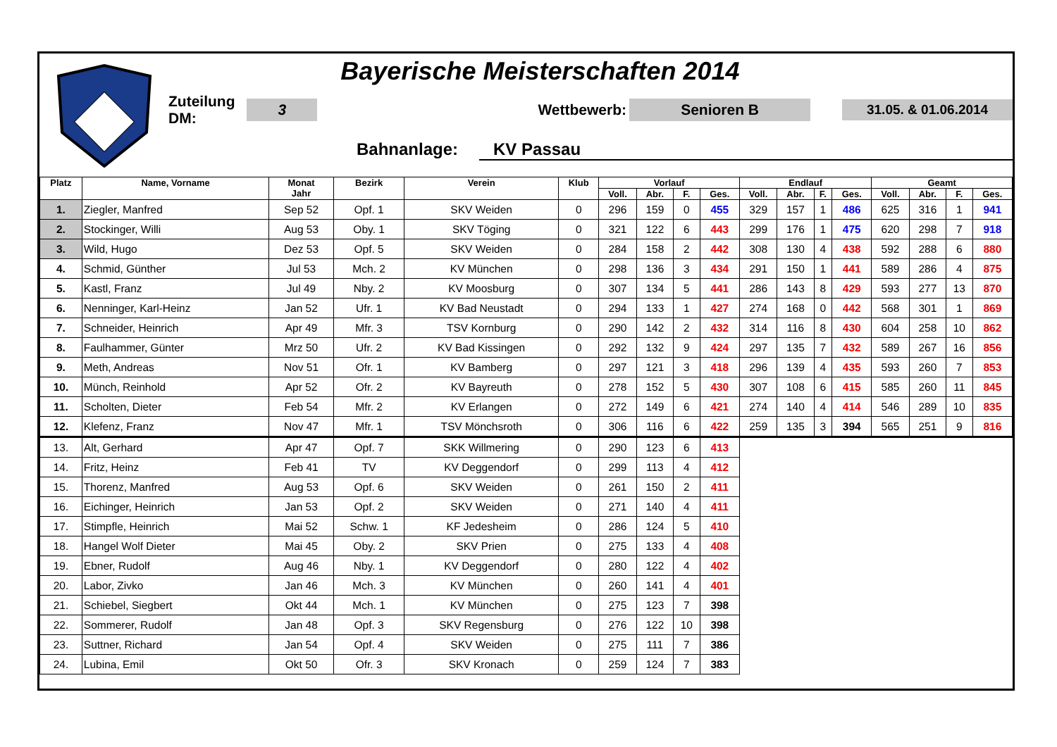Bayerische Meisterschaften 2014
Zuteilung DM: 3 Wettbewerb: Senioren B 31.05. & 01.06.2014
Bahnanlage: KV Passau
| Platz | Name, Vorname | Monat Jahr | Bezirk | Verein | Klub | Vorlauf | | | | Endlauf | | | | Geamt | | | |
| --- | --- | --- | --- | --- | --- | --- | --- | --- | --- | --- | --- | --- | --- | --- | --- | --- | --- |
| | | | | | | Voll. | Abr. | F. | Ges. | Voll. | Abr. | F. | Ges. | Voll. | Abr. | F. | Ges. |
| 1. | Ziegler, Manfred | Sep 52 | Opf. 1 | SKV Weiden | 0 | 296 | 159 | 0 | 455 | 329 | 157 | 1 | 486 | 625 | 316 | 1 | 941 |
| 2. | Stockinger, Willi | Aug 53 | Oby. 1 | SKV Töging | 0 | 321 | 122 | 6 | 443 | 299 | 176 | 1 | 475 | 620 | 298 | 7 | 918 |
| 3. | Wild, Hugo | Dez 53 | Opf. 5 | SKV Weiden | 0 | 284 | 158 | 2 | 442 | 308 | 130 | 4 | 438 | 592 | 288 | 6 | 880 |
| 4. | Schmid, Günther | Jul 53 | Mch. 2 | KV München | 0 | 298 | 136 | 3 | 434 | 291 | 150 | 1 | 441 | 589 | 286 | 4 | 875 |
| 5. | Kastl, Franz | Jul 49 | Nby. 2 | KV Moosburg | 0 | 307 | 134 | 5 | 441 | 286 | 143 | 8 | 429 | 593 | 277 | 13 | 870 |
| 6. | Nenninger, Karl-Heinz | Jan 52 | Ufr. 1 | KV Bad Neustadt | 0 | 294 | 133 | 1 | 427 | 274 | 168 | 0 | 442 | 568 | 301 | 1 | 869 |
| 7. | Schneider, Heinrich | Apr 49 | Mfr. 3 | TSV Kornburg | 0 | 290 | 142 | 2 | 432 | 314 | 116 | 8 | 430 | 604 | 258 | 10 | 862 |
| 8. | Faulhammer, Günter | Mrz 50 | Ufr. 2 | KV Bad Kissingen | 0 | 292 | 132 | 9 | 424 | 297 | 135 | 7 | 432 | 589 | 267 | 16 | 856 |
| 9. | Meth, Andreas | Nov 51 | Ofr. 1 | KV Bamberg | 0 | 297 | 121 | 3 | 418 | 296 | 139 | 4 | 435 | 593 | 260 | 7 | 853 |
| 10. | Münch, Reinhold | Apr 52 | Ofr. 2 | KV Bayreuth | 0 | 278 | 152 | 5 | 430 | 307 | 108 | 6 | 415 | 585 | 260 | 11 | 845 |
| 11. | Scholten, Dieter | Feb 54 | Mfr. 2 | KV Erlangen | 0 | 272 | 149 | 6 | 421 | 274 | 140 | 4 | 414 | 546 | 289 | 10 | 835 |
| 12. | Klefenz, Franz | Nov 47 | Mfr. 1 | TSV Mönchsroth | 0 | 306 | 116 | 6 | 422 | 259 | 135 | 3 | 394 | 565 | 251 | 9 | 816 |
| 13. | Alt, Gerhard | Apr 47 | Opf. 7 | SKK Willmering | 0 | 290 | 123 | 6 | 413 | | | | | | | | |
| 14. | Fritz, Heinz | Feb 41 | TV | KV Deggendorf | 0 | 299 | 113 | 4 | 412 | | | | | | | | |
| 15. | Thorenz, Manfred | Aug 53 | Opf. 6 | SKV Weiden | 0 | 261 | 150 | 2 | 411 | | | | | | | | |
| 16. | Eichinger, Heinrich | Jan 53 | Opf. 2 | SKV Weiden | 0 | 271 | 140 | 4 | 411 | | | | | | | | |
| 17. | Stimpfle, Heinrich | Mai 52 | Schw. 1 | KF Jedesheim | 0 | 286 | 124 | 5 | 410 | | | | | | | | |
| 18. | Hangel Wolf Dieter | Mai 45 | Oby. 2 | SKV Prien | 0 | 275 | 133 | 4 | 408 | | | | | | | | |
| 19. | Ebner, Rudolf | Aug 46 | Nby. 1 | KV Deggendorf | 0 | 280 | 122 | 4 | 402 | | | | | | | | |
| 20. | Labor, Zivko | Jan 46 | Mch. 3 | KV München | 0 | 260 | 141 | 4 | 401 | | | | | | | | |
| 21. | Schiebel, Siegbert | Okt 44 | Mch. 1 | KV München | 0 | 275 | 123 | 7 | 398 | | | | | | | | |
| 22. | Sommerer, Rudolf | Jan 48 | Opf. 3 | SKV Regensburg | 0 | 276 | 122 | 10 | 398 | | | | | | | | |
| 23. | Suttner, Richard | Jan 54 | Opf. 4 | SKV Weiden | 0 | 275 | 111 | 7 | 386 | | | | | | | | |
| 24. | Lubina, Emil | Okt 50 | Ofr. 3 | SKV Kronach | 0 | 259 | 124 | 7 | 383 | | | | | | | | |